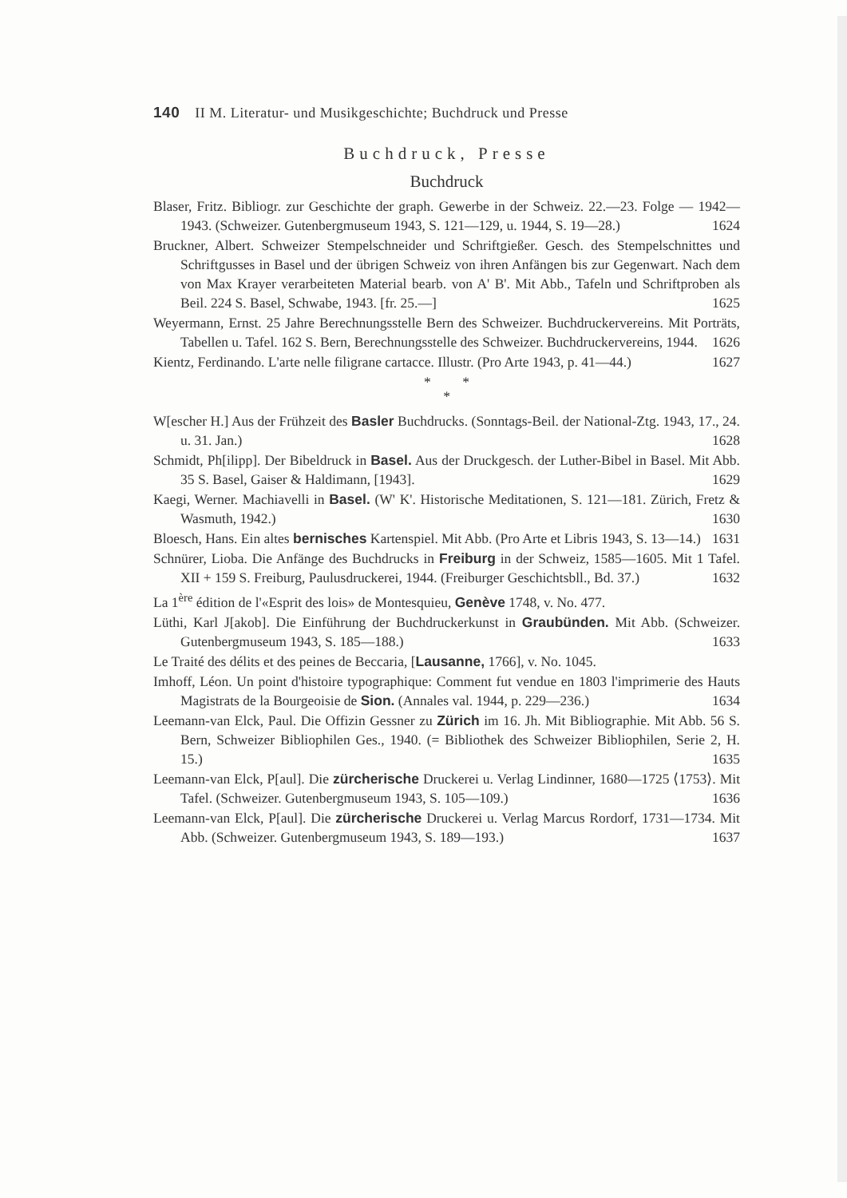140 II M. Literatur- und Musikgeschichte; Buchdruck und Presse
Buchdruck, Presse
Buchdruck
Blaser, Fritz. Bibliogr. zur Geschichte der graph. Gewerbe in der Schweiz. 22.—23. Folge — 1942—1943. (Schweizer. Gutenbergmuseum 1943, S. 121—129, u. 1944, S. 19—28.) 1624
Bruckner, Albert. Schweizer Stempelschneider und Schriftgießer. Gesch. des Stempelschnittes und Schriftgusses in Basel und der übrigen Schweiz von ihren Anfängen bis zur Gegenwart. Nach dem von Max Krayer verarbeiteten Material bearb. von A' B'. Mit Abb., Tafeln und Schriftproben als Beil. 224 S. Basel, Schwabe, 1943. [fr. 25.—] 1625
Weyermann, Ernst. 25 Jahre Berechnungsstelle Bern des Schweizer. Buchdruckervereins. Mit Porträts, Tabellen u. Tafel. 162 S. Bern, Berechnungsstelle des Schweizer. Buchdruckervereins, 1944. 1626
Kientz, Ferdinando. L'arte nelle filigrane cartacce. Illustr. (Pro Arte 1943, p. 41—44.) 1627
* *
*
W[escher H.] Aus der Frühzeit des Basler Buchdrucks. (Sonntags-Beil. der National-Ztg. 1943, 17., 24. u. 31. Jan.) 1628
Schmidt, Ph[ilipp]. Der Bibeldruck in Basel. Aus der Druckgesch. der Luther-Bibel in Basel. Mit Abb. 35 S. Basel, Gaiser & Haldimann, [1943]. 1629
Kaegi, Werner. Machiavelli in Basel. (W' K'. Historische Meditationen, S. 121—181. Zürich, Fretz & Wasmuth, 1942.) 1630
Bloesch, Hans. Ein altes bernisches Kartenspiel. Mit Abb. (Pro Arte et Libris 1943, S. 13—14.) 1631
Schnürer, Lioba. Die Anfänge des Buchdrucks in Freiburg in der Schweiz, 1585—1605. Mit 1 Tafel. XII + 159 S. Freiburg, Paulusdruckerei, 1944. (Freiburger Geschichtsbll., Bd. 37.) 1632
La 1<sup>ère</sup> édition de l'«Esprit des lois» de Montesquieu, Genève 1748, v. No. 477.
Lüthi, Karl J[akob]. Die Einführung der Buchdruckerkunst in Graubünden. Mit Abb. (Schweizer. Gutenbergmuseum 1943, S. 185—188.) 1633
Le Traité des délits et des peines de Beccaria, [Lausanne, 1766], v. No. 1045.
Imhoff, Léon. Un point d'histoire typographique: Comment fut vendue en 1803 l'imprimerie des Hauts Magistrats de la Bourgeoisie de Sion. (Annales val. 1944, p. 229—236.) 1634
Leemann-van Elck, Paul. Die Offizin Gessner zu Zürich im 16. Jh. Mit Bibliographie. Mit Abb. 56 S. Bern, Schweizer Bibliophilen Ges., 1940. (= Bibliothek des Schweizer Bibliophilen, Serie 2, H. 15.) 1635
Leemann-van Elck, P[aul]. Die zürcherische Druckerei u. Verlag Lindinner, 1680—1725 ⟨1753⟩. Mit Tafel. (Schweizer. Gutenbergmuseum 1943, S. 105—109.) 1636
Leemann-van Elck, P[aul]. Die zürcherische Druckerei u. Verlag Marcus Rordorf, 1731—1734. Mit Abb. (Schweizer. Gutenbergmuseum 1943, S. 189—193.) 1637